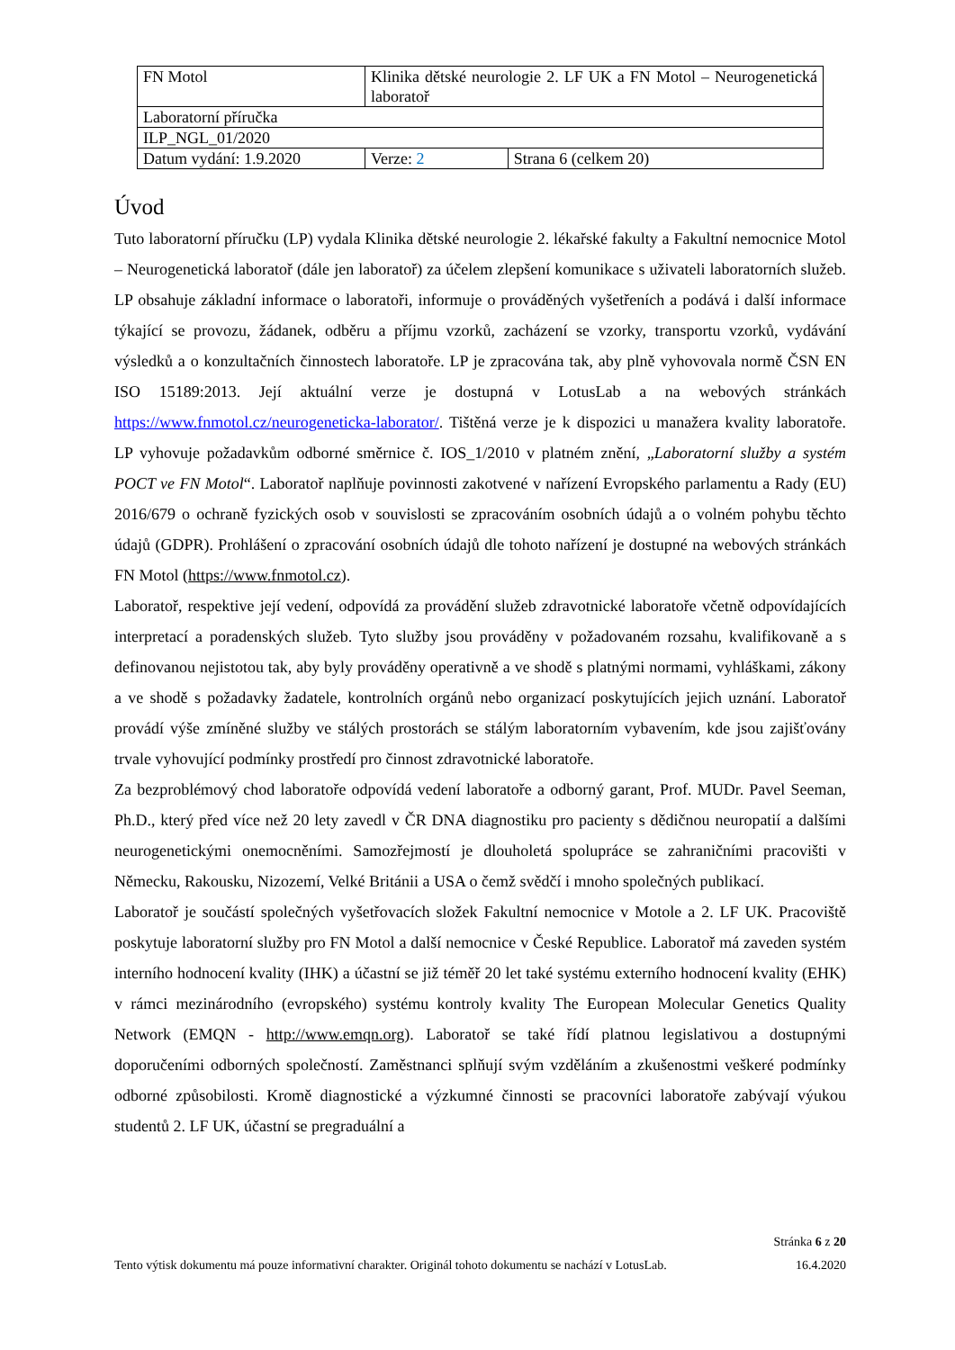| FN Motol | Klinika dětské neurologie 2. LF UK a FN Motol – Neurogenetická laboratoř | |
| Laboratorní příručka | | |
| ILP_NGL_01/2020 | | |
| Datum vydání: 1.9.2020 | Verze: 2 | Strana 6 (celkem 20) |
Úvod
Tuto laboratorní příručku (LP) vydala Klinika dětské neurologie 2. lékařské fakulty a Fakultní nemocnice Motol – Neurogenetická laboratoř (dále jen laboratoř) za účelem zlepšení komunikace s uživateli laboratorních služeb. LP obsahuje základní informace o laboratoři, informuje o prováděných vyšetřeních a podává i další informace týkající se provozu, žádanek, odběru a příjmu vzorků, zacházení se vzorky, transportu vzorků, vydávání výsledků a o konzultačních činnostech laboratoře. LP je zpracována tak, aby plně vyhovovala normě ČSN EN ISO 15189:2013. Její aktuální verze je dostupná v LotusLab a na webových stránkách https://www.fnmotol.cz/neurogeneticka-laborator/. Tištěná verze je k dispozici u manažera kvality laboratoře. LP vyhovuje požadavkům odborné směrnice č. IOS_1/2010 v platném znění, „Laboratorní služby a systém POCT ve FN Motol“. Laboratoř naplňuje povinnosti zakotvené v nařízení Evropského parlamentu a Rady (EU) 2016/679 o ochraně fyzických osob v souvislosti se zpracováním osobních údajů a o volném pohybu těchto údajů (GDPR). Prohlášení o zpracování osobních údajů dle tohoto nařízení je dostupné na webových stránkách FN Motol (https://www.fnmotol.cz).
Laboratoř, respektive její vedení, odpovídá za provádění služeb zdravotnické laboratoře včetně odpovídajících interpretací a poradenských služeb. Tyto služby jsou prováděny v požadovaném rozsahu, kvalifikovaně a s definovanou nejistotou tak, aby byly prováděny operativně a ve shodě s platnými normami, vyhláškami, zákony a ve shodě s požadavky žadatele, kontrolních orgánů nebo organizací poskytujících jejich uznání. Laboratoř provádí výše zmíněné služby ve stálých prostorách se stálým laboratorním vybavením, kde jsou zajišťovány trvale vyhovující podmínky prostředí pro činnost zdravotnické laboratoře.
Za bezproblémový chod laboratoře odpovídá vedení laboratoře a odborný garant, Prof. MUDr. Pavel Seeman, Ph.D., který před více než 20 lety zavedl v ČR DNA diagnostiku pro pacienty s dědičnou neuropatií a dalšími neurogenetickými onemocněními. Samozřejmostí je dlouholetá spolupráce se zahraničními pracovišti v Německu, Rakousku, Nizozemí, Velké Británii a USA o čemž svědčí i mnoho společných publikací.
Laboratoř je součástí společných vyšetřovacích složek Fakultní nemocnice v Motole a 2. LF UK. Pracoviště poskytuje laboratorní služby pro FN Motol a další nemocnice v České Republice. Laboratoř má zaveden systém interního hodnocení kvality (IHK) a účastní se již téměř 20 let také systému externího hodnocení kvality (EHK) v rámci mezinárodního (evropského) systému kontroly kvality The European Molecular Genetics Quality Network (EMQN - http://www.emqn.org). Laboratoř se také řídí platnou legislativou a dostupnými doporučeními odborných společností. Zaměstnanci splňují svým vzděláním a zkušenostmi veškeré podmínky odborné způsobilosti. Kromě diagnostické a výzkumné činnosti se pracovníci laboratoře zabývají výukou studentů 2. LF UK, účastní se pregraduální a
Stránka 6 z 20
Tento výtisk dokumentu má pouze informativní charakter. Originál tohoto dokumentu se nachází v LotusLab. 16.4.2020